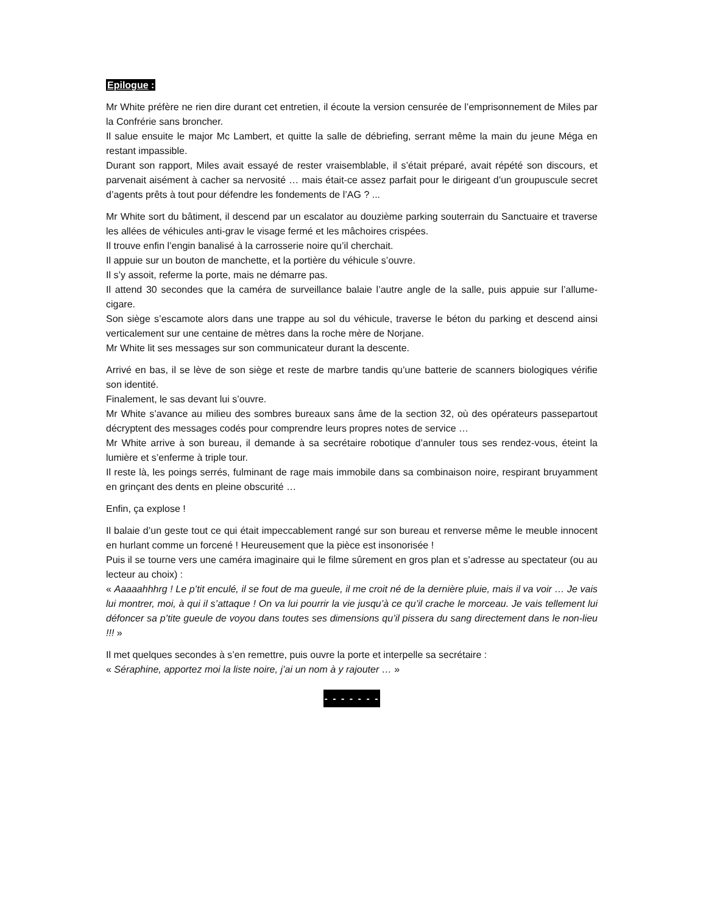Epilogue :
Mr White préfère ne rien dire durant cet entretien, il écoute la version censurée de l’emprisonnement de Miles par la Confrérie sans broncher.
Il salue ensuite le major Mc Lambert, et quitte la salle de débriefing, serrant même la main du jeune Méga en restant impassible.
Durant son rapport, Miles avait essayé de rester vraisemblable, il s’était préparé, avait répété son discours, et parvenait aisément à cacher sa nervosité … mais était-ce assez parfait pour le dirigeant d’un groupuscule secret d’agents prêts à tout pour défendre les fondements de l’AG ? ...
Mr White sort du bâtiment, il descend par un escalator au douzième parking souterrain du Sanctuaire et traverse les allées de véhicules anti-grav le visage fermé et les mâchoires crispées.
Il trouve enfin l’engin banalisé à la carrosserie noire qu’il cherchait.
Il appuie sur un bouton de manchette, et la portière du véhicule s’ouvre.
Il s’y assoit, referme la porte, mais ne démarre pas.
Il attend 30 secondes que la caméra de surveillance balaie l’autre angle de la salle, puis appuie sur l’allume-cigare.
Son siège s’escamote alors dans une trappe au sol du véhicule, traverse le béton du parking et descend ainsi verticalement sur une centaine de mètres dans la roche mère de Norjane.
Mr White lit ses messages sur son communicateur durant la descente.
Arrivé en bas, il se lève de son siège et reste de marbre tandis qu’une batterie de scanners biologiques vérifie son identité.
Finalement, le sas devant lui s’ouvre.
Mr White s’avance au milieu des sombres bureaux sans âme de la section 32, où des opérateurs passepartout décryptent des messages codés pour comprendre leurs propres notes de service …
Mr White arrive à son bureau, il demande à sa secrétaire robotique d’annuler tous ses rendez-vous, éteint la lumière et s’enferme à triple tour.
Il reste là, les poings serrés, fulminant de rage mais immobile dans sa combinaison noire, respirant bruyamment en grinçant des dents en pleine obscurité …
Enfin, ça explose !
Il balaie d’un geste tout ce qui était impeccablement rangé sur son bureau et renverse même le meuble innocent en hurlant comme un forcené ! Heureusement que la pièce est insonorisée !
Puis il se tourne vers une caméra imaginaire qui le filme sûrement en gros plan et s’adresse au spectateur (ou au lecteur au choix) :
« Aaaaahhhrg ! Le p’tit enculé, il se fout de ma gueule, il me croit né de la dernière pluie, mais il va voir … Je vais lui montrer, moi, à qui il s’attaque ! On va lui pourrir la vie jusqu’à ce qu’il crache le morceau. Je vais tellement lui défoncer sa p’tite gueule de voyou dans toutes ses dimensions qu’il pissera du sang directement dans le non-lieu !!! »
Il met quelques secondes à s’en remettre, puis ouvre la porte et interpelle sa secrétaire :
« Séraphine, apportez moi la liste noire, j’ai un nom à y rajouter … »
- - - - - - -